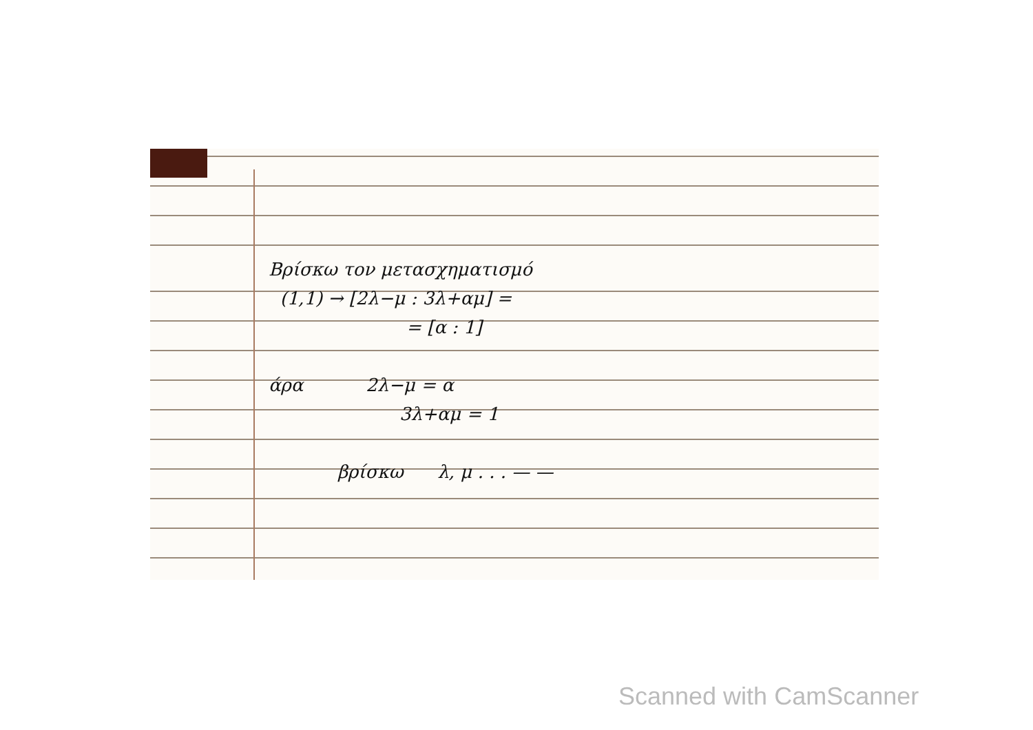Βρίσκω τον μετασχηματισμό
(1,1) → [2λ−μ : 3λ+αμ] =
= [α : 1]
άρα 2λ−μ = α
3λ+αμ = 1
βρίσκω λ, μ . . . — —
Scanned with CamScanner